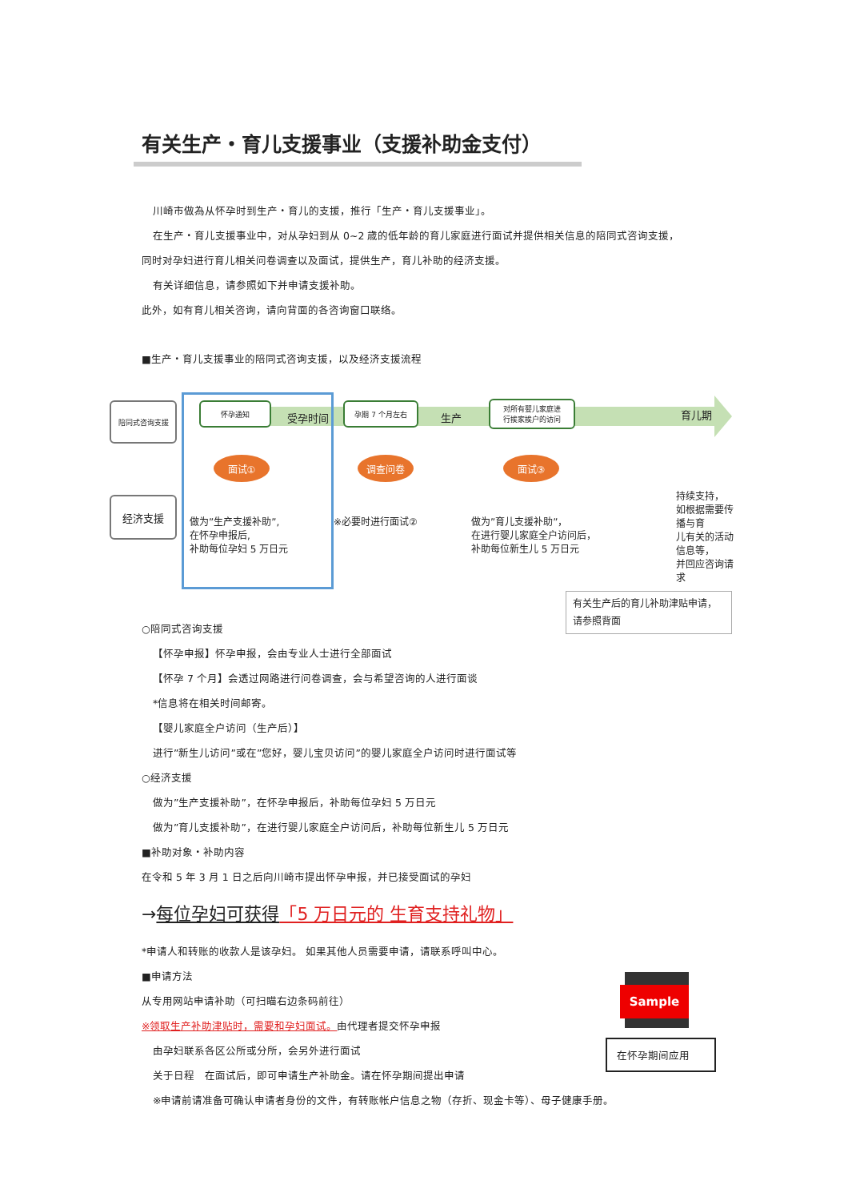有关生产・育儿支援事业（支援补助金支付）
川崎市做為从怀孕时到生产・育儿的支援，推行「生产・育儿支援事业」。
在生产・育儿支援事业中，对从孕妇到从 0~2 歳的低年龄的育儿家庭进行面试并提供相关信息的陪同式咨询支援，
同时对孕妇进行育儿相关问卷调查以及面试，提供生产，育儿补助的经济支援。
有关详细信息，请参照如下并申请支援补助。
此外，如有育儿相关咨询，请向背面的各咨询窗口联络。
■生产・育儿支援事业的陪同式咨询支援，以及经济支援流程
陪同式咨询支援
经济支援
怀孕通知
受孕时间
孕期 7 个月左右
生产
对所有婴儿家庭进
行挨家挨户的访问
育儿期
面试① 调查问卷 面试③
做为”生产支援补助”,
在怀孕申报后,
补助每位孕妇 5 万日元
※必要时进行面试②
做为”育儿支援补助”，
在进行婴儿家庭全户访问后，
补助每位新生儿 5 万日元
持续支持，
如根据需要传播与育
儿有关的活动信息等，
并回应咨询请求
有关生产后的育儿补助津贴申请，
请参照背面
○陪同式咨询支援
【怀孕申报】怀孕申报，会由专业人士进行全部面试
【怀孕 7 个月】会透过网路进行问卷调查，会与希望咨询的人进行面谈
*信息将在相关时间邮寄。
【婴儿家庭全户访问（生产后）】
进行”新生儿访问”或在”您好，婴儿宝贝访问”的婴儿家庭全户访问时进行面试等
○经济支援
做为”生产支援补助”，在怀孕申报后，补助每位孕妇 5 万日元
做为”育儿支援补助”，在进行婴儿家庭全户访问后，补助每位新生儿 5 万日元
■补助对象・补助内容
在令和 5 年 3 月 1 日之后向川崎市提出怀孕申报，并已接受面试的孕妇
→每位孕妇可获得「5 万日元的 生育支持礼物」
*申请人和转账的收款人是该孕妇。 如果其他人员需要申请，请联系呼叫中心。
■申请方法
从专用网站申请补助（可扫瞄右边条码前往）
※领取生产补助津贴时，需要和孕妇面试。由代理者提交怀孕申报
由孕妇联系各区公所或分所，会另外进行面试
关于日程　在面试后，即可申请生产补助金。请在怀孕期间提出申请
Sample
在怀孕期间应用
※申请前请准备可确认申请者身份的文件，有转账帐户信息之物（存折、现金卡等）、母子健康手册。